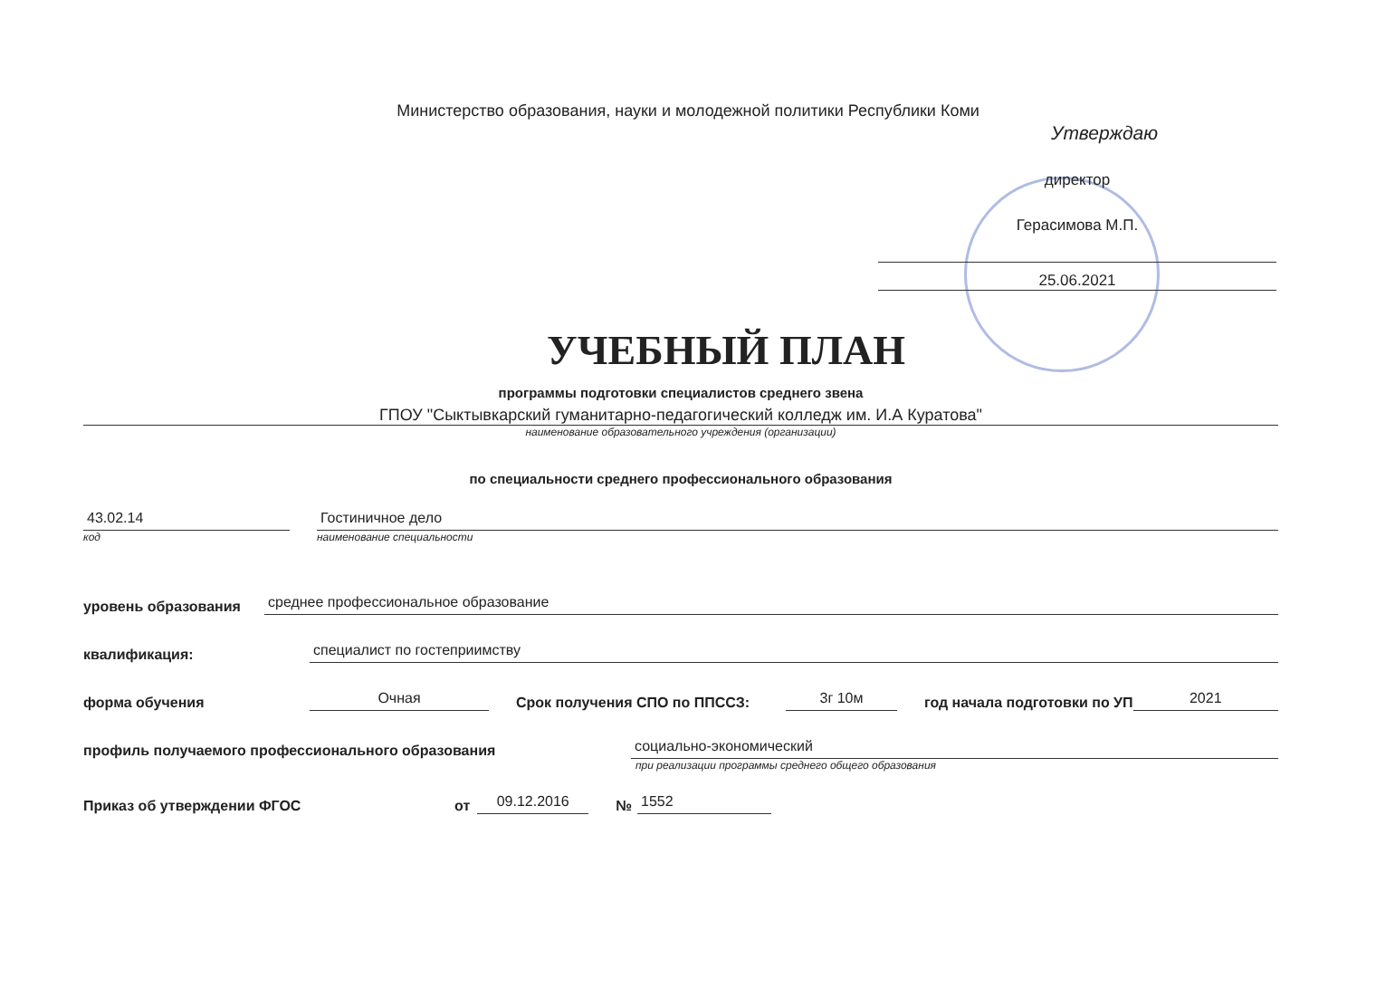Министерство образования, науки и молодежной политики Республики Коми
Утверждаю
директор
Герасимова М.П.
25.06.2021
УЧЕБНЫЙ ПЛАН
программы подготовки специалистов среднего звена
ГПОУ "Сыктывкарский гуманитарно-педагогический колледж им. И.А Куратова"
наименование образовательного учреждения (организации)
по специальности среднего профессионального образования
43.02.14
Гостиничное дело
код наименование специальности
уровень образования
среднее профессиональное образование
квалификация:
специалист по гостеприимству
форма обучения
Очная
Срок получения СПО по ППССЗ:
3г 10м
год начала подготовки по УП
2021
профиль получаемого профессионального образования
социально-экономический
при реализации программы среднего общего образования
Приказ об утверждении ФГОС
от
09.12.2016
№
1552